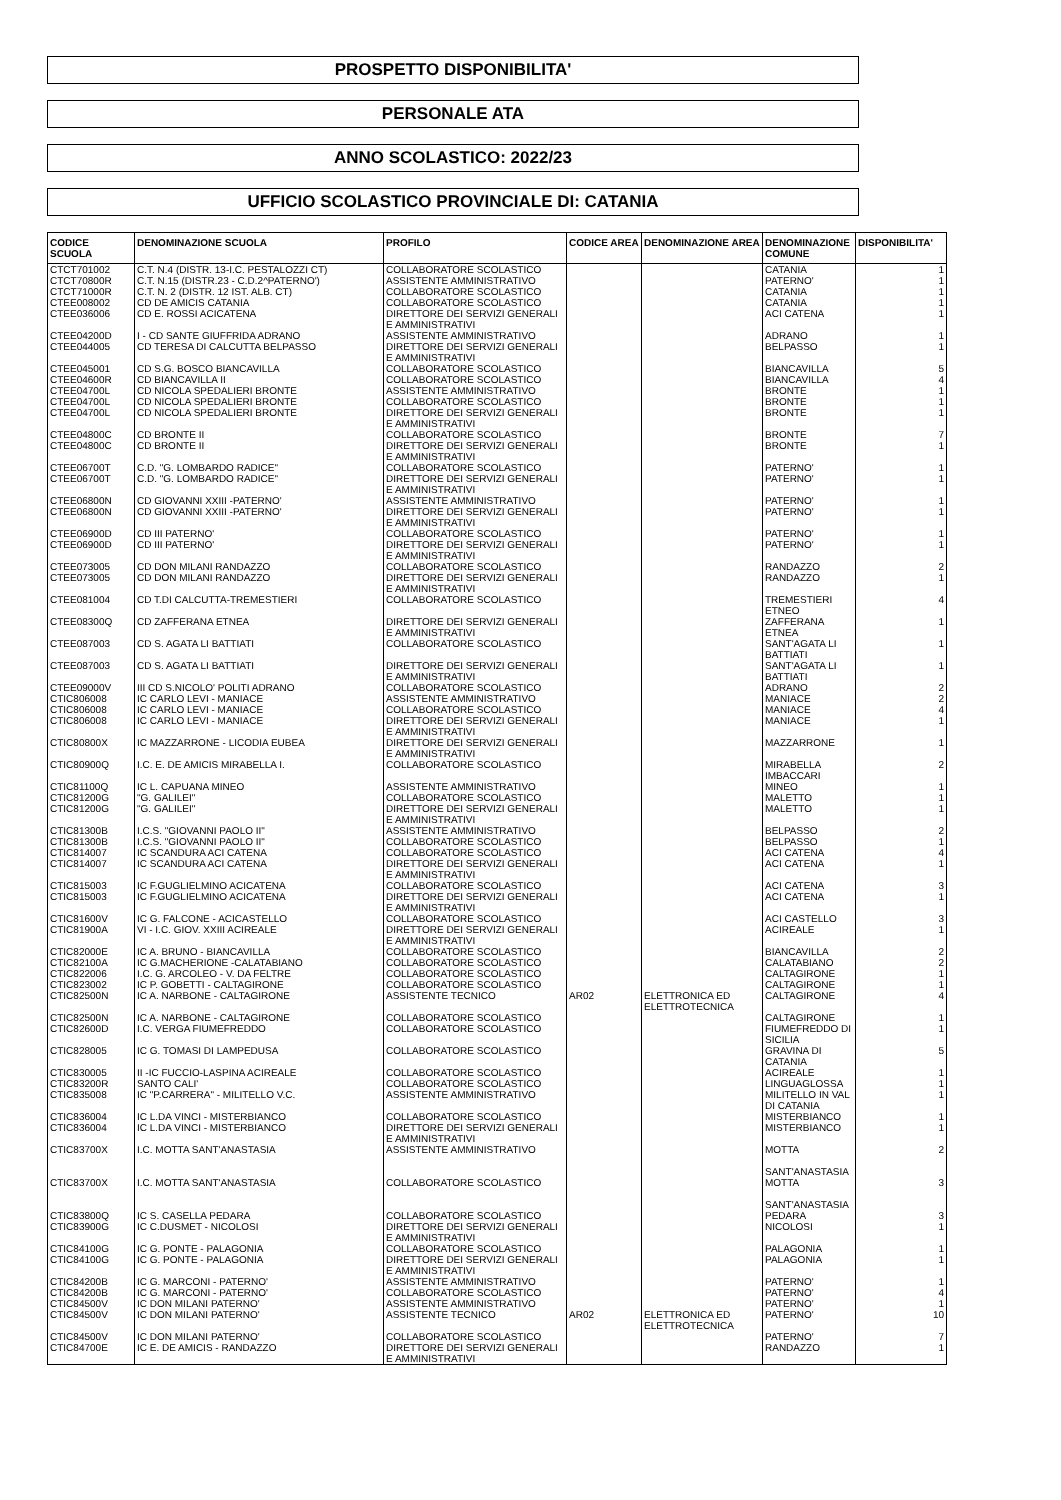PROSPETTO DISPONIBILITA'
PERSONALE ATA
ANNO SCOLASTICO: 2022/23
UFFICIO SCOLASTICO PROVINCIALE DI: CATANIA
| CODICE SCUOLA | DENOMINAZIONE SCUOLA | PROFILO | CODICE AREA | DENOMINAZIONE AREA | DENOMINAZIONE COMUNE | DISPONIBILITA' |
| --- | --- | --- | --- | --- | --- | --- |
| CTCT701002 | C.T. N.4 (DISTR. 13-I.C. PESTALOZZI CT) | COLLABORATORE SCOLASTICO | | | CATANIA | 1 |
| CTCT70800R | C.T. N.15 (DISTR.23 - C.D.2^PATERNO') | ASSISTENTE AMMINISTRATIVO | | | PATERNO' | 1 |
| CTCT71000R | C.T. N. 2 (DISTR. 12 IST. ALB. CT) | COLLABORATORE SCOLASTICO | | | CATANIA | 1 |
| CTEE008002 | CD DE AMICIS CATANIA | COLLABORATORE SCOLASTICO | | | CATANIA | 1 |
| CTEE036006 | CD E. ROSSI ACICATENA | DIRETTORE DEI SERVIZI GENERALI E AMMINISTRATIVI | | | ACI CATENA | 1 |
| CTEE04200D | I - CD SANTE GIUFFRIDA ADRANO | ASSISTENTE AMMINISTRATIVO | | | ADRANO | 1 |
| CTEE044005 | CD TERESA DI CALCUTTA BELPASSO | DIRETTORE DEI SERVIZI GENERALI E AMMINISTRATIVI | | | BELPASSO | 1 |
| CTEE045001 | CD S.G. BOSCO BIANCAVILLA | COLLABORATORE SCOLASTICO | | | BIANCAVILLA | 5 |
| CTEE04600R | CD BIANCAVILLA II | COLLABORATORE SCOLASTICO | | | BIANCAVILLA | 4 |
| CTEE04700L | CD NICOLA SPEDALIERI BRONTE | ASSISTENTE AMMINISTRATIVO | | | BRONTE | 1 |
| CTEE04700L | CD NICOLA SPEDALIERI BRONTE | COLLABORATORE SCOLASTICO | | | BRONTE | 1 |
| CTEE04700L | CD NICOLA SPEDALIERI BRONTE | DIRETTORE DEI SERVIZI GENERALI E AMMINISTRATIVI | | | BRONTE | 1 |
| CTEE04800C | CD BRONTE II | COLLABORATORE SCOLASTICO | | | BRONTE | 7 |
| CTEE04800C | CD BRONTE II | DIRETTORE DEI SERVIZI GENERALI E AMMINISTRATIVI | | | BRONTE | 1 |
| CTEE06700T | C.D. "G. LOMBARDO RADICE" | COLLABORATORE SCOLASTICO | | | PATERNO' | 1 |
| CTEE06700T | C.D. "G. LOMBARDO RADICE" | DIRETTORE DEI SERVIZI GENERALI E AMMINISTRATIVI | | | PATERNO' | 1 |
| CTEE06800N | CD GIOVANNI XXIII -PATERNO' | ASSISTENTE AMMINISTRATIVO | | | PATERNO' | 1 |
| CTEE06800N | CD GIOVANNI XXIII -PATERNO' | DIRETTORE DEI SERVIZI GENERALI E AMMINISTRATIVI | | | PATERNO' | 1 |
| CTEE06900D | CD III PATERNO' | COLLABORATORE SCOLASTICO | | | PATERNO' | 1 |
| CTEE06900D | CD III PATERNO' | DIRETTORE DEI SERVIZI GENERALI E AMMINISTRATIVI | | | PATERNO' | 1 |
| CTEE073005 | CD DON MILANI RANDAZZO | COLLABORATORE SCOLASTICO | | | RANDAZZO | 2 |
| CTEE073005 | CD DON MILANI RANDAZZO | DIRETTORE DEI SERVIZI GENERALI E AMMINISTRATIVI | | | RANDAZZO | 1 |
| CTEE081004 | CD T.DI CALCUTTA-TREMESTIERI | COLLABORATORE SCOLASTICO | | | TREMESTIERI ETNEO | 4 |
| CTEE08300Q | CD ZAFFERANA ETNEA | DIRETTORE DEI SERVIZI GENERALI E AMMINISTRATIVI | | | ZAFFERANA ETNEA | 1 |
| CTEE087003 | CD S. AGATA LI BATTIATI | COLLABORATORE SCOLASTICO | | | SANT'AGATA LI BATTIATI | 1 |
| CTEE087003 | CD S. AGATA LI BATTIATI | DIRETTORE DEI SERVIZI GENERALI E AMMINISTRATIVI | | | SANT'AGATA LI BATTIATI | 1 |
| CTEE09000V | III CD S.NICOLO' POLITI ADRANO | COLLABORATORE SCOLASTICO | | | ADRANO | 2 |
| CTIC806008 | IC CARLO LEVI - MANIACE | ASSISTENTE AMMINISTRATIVO | | | MANIACE | 2 |
| CTIC806008 | IC CARLO LEVI - MANIACE | COLLABORATORE SCOLASTICO | | | MANIACE | 4 |
| CTIC806008 | IC CARLO LEVI - MANIACE | DIRETTORE DEI SERVIZI GENERALI E AMMINISTRATIVI | | | MANIACE | 1 |
| CTIC80800X | IC MAZZARRONE - LICODIA EUBEA | DIRETTORE DEI SERVIZI GENERALI E AMMINISTRATIVI | | | MAZZARRONE | 1 |
| CTIC80900Q | I.C. E. DE AMICIS MIRABELLA I. | COLLABORATORE SCOLASTICO | | | MIRABELLA IMBACCARI | 2 |
| CTIC81100Q | IC L. CAPUANA MINEO | ASSISTENTE AMMINISTRATIVO | | | MINEO | 1 |
| CTIC81200G | "G. GALILEI" | COLLABORATORE SCOLASTICO | | | MALETTO | 1 |
| CTIC81200G | "G. GALILEI" | DIRETTORE DEI SERVIZI GENERALI E AMMINISTRATIVI | | | MALETTO | 1 |
| CTIC81300B | I.C.S. "GIOVANNI PAOLO II" | ASSISTENTE AMMINISTRATIVO | | | BELPASSO | 2 |
| CTIC81300B | I.C.S. "GIOVANNI PAOLO II" | COLLABORATORE SCOLASTICO | | | BELPASSO | 1 |
| CTIC814007 | IC SCANDURA ACI CATENA | COLLABORATORE SCOLASTICO | | | ACI CATENA | 4 |
| CTIC814007 | IC SCANDURA ACI CATENA | DIRETTORE DEI SERVIZI GENERALI E AMMINISTRATIVI | | | ACI CATENA | 1 |
| CTIC815003 | IC F.GUGLIELMINO ACICATENA | COLLABORATORE SCOLASTICO | | | ACI CATENA | 3 |
| CTIC815003 | IC F.GUGLIELMINO ACICATENA | DIRETTORE DEI SERVIZI GENERALI E AMMINISTRATIVI | | | ACI CATENA | 1 |
| CTIC81600V | IC G. FALCONE - ACICASTELLO | COLLABORATORE SCOLASTICO | | | ACI CASTELLO | 3 |
| CTIC81900A | VI - I.C. GIOV. XXIII ACIREALE | DIRETTORE DEI SERVIZI GENERALI E AMMINISTRATIVI | | | ACIREALE | 1 |
| CTIC82000E | IC A. BRUNO - BIANCAVILLA | COLLABORATORE SCOLASTICO | | | BIANCAVILLA | 2 |
| CTIC82100A | IC G.MACHERIONE -CALATABIANO | COLLABORATORE SCOLASTICO | | | CALATABIANO | 2 |
| CTIC822006 | I.C. G. ARCOLEO - V. DA FELTRE | COLLABORATORE SCOLASTICO | | | CALTAGIRONE | 1 |
| CTIC823002 | IC P. GOBETTI - CALTAGIRONE | COLLABORATORE SCOLASTICO | | | CALTAGIRONE | 1 |
| CTIC82500N | IC A. NARBONE - CALTAGIRONE | ASSISTENTE TECNICO | AR02 | ELETTRONICA ED ELETTROTECNICA | CALTAGIRONE | 4 |
| CTIC82500N | IC A. NARBONE - CALTAGIRONE | COLLABORATORE SCOLASTICO | | | CALTAGIRONE | 1 |
| CTIC82600D | I.C. VERGA FIUMEFREDDO | COLLABORATORE SCOLASTICO | | | FIUMEFREDDO DI SICILIA | 1 |
| CTIC828005 | IC G. TOMASI DI LAMPEDUSA | COLLABORATORE SCOLASTICO | | | GRAVINA DI CATANIA | 5 |
| CTIC830005 | II -IC FUCCIO-LASPINA ACIREALE | COLLABORATORE SCOLASTICO | | | ACIREALE | 1 |
| CTIC83200R | SANTO CALI' | COLLABORATORE SCOLASTICO | | | LINGUAGLOSSA | 1 |
| CTIC835008 | IC "P.CARRERA" - MILITELLO V.C. | ASSISTENTE AMMINISTRATIVO | | | MILITELLO IN VAL DI CATANIA | 1 |
| CTIC836004 | IC L.DA VINCI - MISTERBIANCO | COLLABORATORE SCOLASTICO | | | MISTERBIANCO | 1 |
| CTIC836004 | IC L.DA VINCI - MISTERBIANCO | DIRETTORE DEI SERVIZI GENERALI E AMMINISTRATIVI | | | MISTERBIANCO | 1 |
| CTIC83700X | I.C. MOTTA SANT'ANASTASIA | ASSISTENTE AMMINISTRATIVO | | | MOTTA SANT'ANASTASIA | 2 |
| CTIC83700X | I.C. MOTTA SANT'ANASTASIA | COLLABORATORE SCOLASTICO | | | MOTTA SANT'ANASTASIA | 3 |
| CTIC83800Q | IC S. CASELLA PEDARA | COLLABORATORE SCOLASTICO | | | PEDARA | 3 |
| CTIC83900G | IC C.DUSMET - NICOLOSI | DIRETTORE DEI SERVIZI GENERALI E AMMINISTRATIVI | | | NICOLOSI | 1 |
| CTIC84100G | IC G. PONTE - PALAGONIA | COLLABORATORE SCOLASTICO | | | PALAGONIA | 1 |
| CTIC84100G | IC G. PONTE - PALAGONIA | DIRETTORE DEI SERVIZI GENERALI E AMMINISTRATIVI | | | PALAGONIA | 1 |
| CTIC84200B | IC G. MARCONI - PATERNO' | ASSISTENTE AMMINISTRATIVO | | | PATERNO' | 1 |
| CTIC84200B | IC G. MARCONI - PATERNO' | COLLABORATORE SCOLASTICO | | | PATERNO' | 4 |
| CTIC84500V | IC DON MILANI PATERNO' | ASSISTENTE AMMINISTRATIVO | | | PATERNO' | 1 |
| CTIC84500V | IC DON MILANI PATERNO' | ASSISTENTE TECNICO | AR02 | ELETTRONICA ED ELETTROTECNICA | PATERNO' | 10 |
| CTIC84500V | IC DON MILANI PATERNO' | COLLABORATORE SCOLASTICO | | | PATERNO' | 7 |
| CTIC84700E | IC E. DE AMICIS - RANDAZZO | DIRETTORE DEI SERVIZI GENERALI E AMMINISTRATIVI | | | RANDAZZO | 1 |